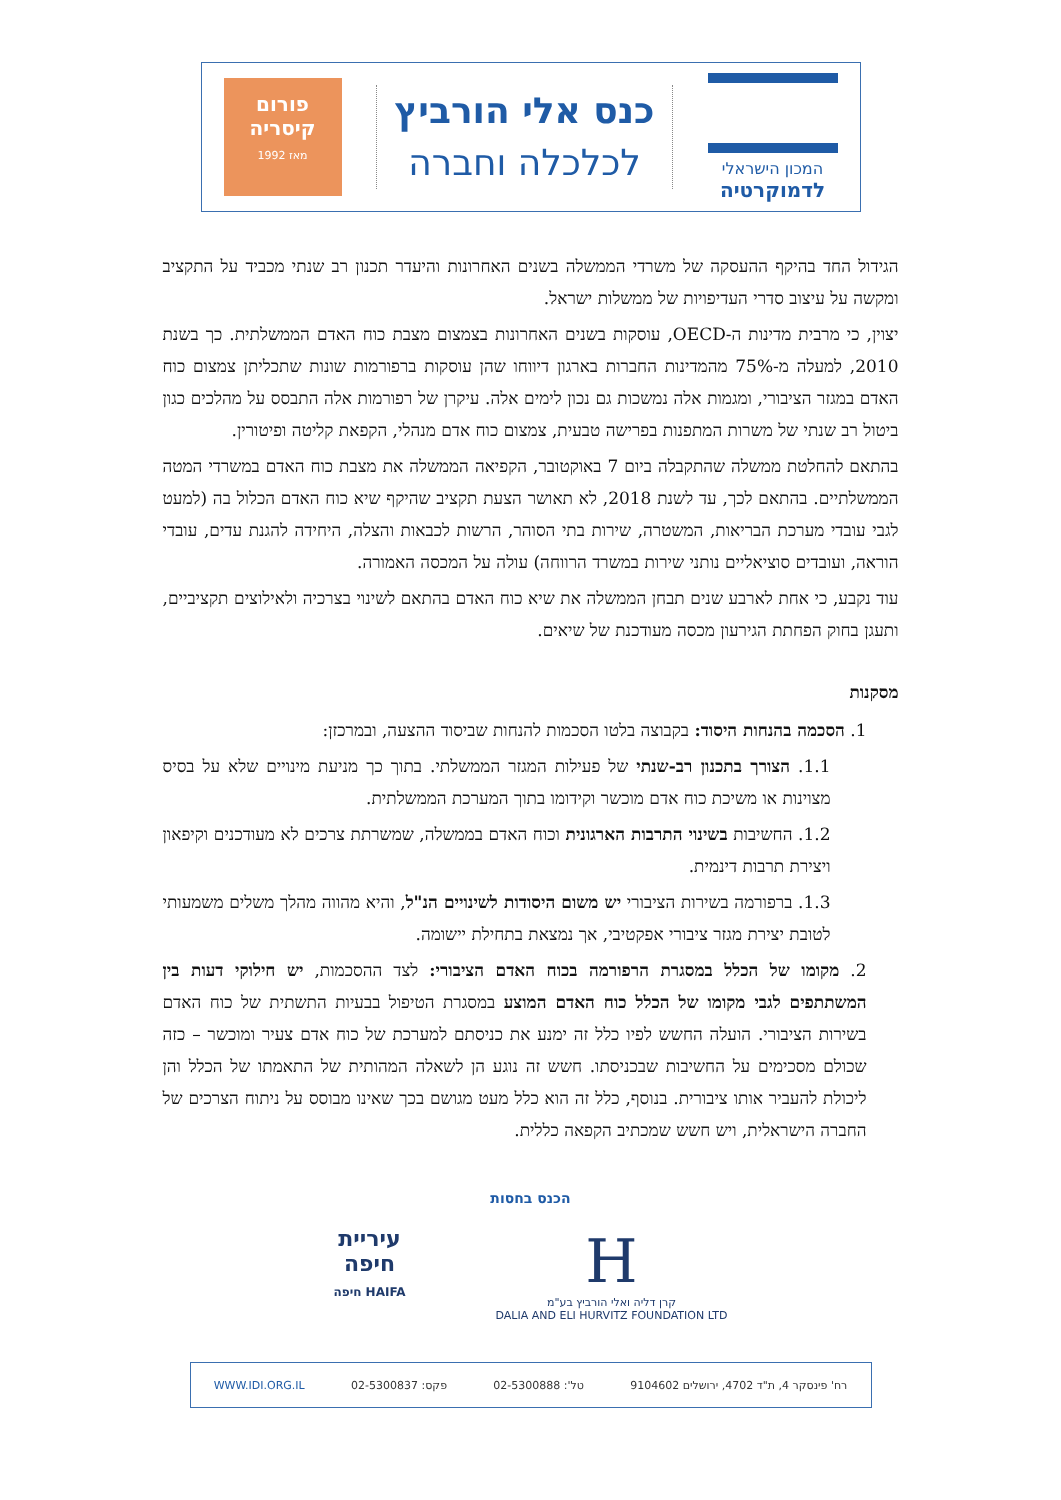המכון הישראלי
לדמוקרטיה
כנס אלי הורביץ
לכלכלה וחברה
פורום
קיסריה
מאז 1992
הגידול החד בהיקף ההעסקה של משרדי הממשלה בשנים האחרונות והיעדר תכנון רב שנתי מכביד על התקציב ומקשה על עיצוב סדרי העדיפויות של ממשלות ישראל.
יצוין, כי מרבית מדינות ה-OECD, עוסקות בשנים האחרונות בצמצום מצבת כוח האדם הממשלתית. כך בשנת 2010, למעלה מ-75% מהמדינות החברות בארגון דיווחו שהן עוסקות ברפורמות שונות שתכליתן צמצום כוח האדם במגזר הציבורי, ומגמות אלה נמשכות גם נכון לימים אלה. עיקרן של רפורמות אלה התבסס על מהלכים כגון ביטול רב שנתי של משרות המתפנות בפרישה טבעית, צמצום כוח אדם מנהלי, הקפאת קליטה ופיטורין.
בהתאם להחלטת ממשלה שהתקבלה ביום 7 באוקטובר, הקפיאה הממשלה את מצבת כוח האדם במשרדי המטה הממשלתיים. בהתאם לכך, עד לשנת 2018, לא תאושר הצעת תקציב שהיקף שיא כוח האדם הכלול בה (למעט לגבי עובדי מערכת הבריאות, המשטרה, שירות בתי הסוהר, הרשות לכבאות והצלה, היחידה להגנת עדים, עובדי הוראה, ועובדים סוציאליים נותני שירות במשרד הרווחה) עולה על המכסה האמורה.
עוד נקבע, כי אחת לארבע שנים תבחן הממשלה את שיא כוח האדם בהתאם לשינוי בצרכיה ולאילוצים תקציביים, ותעגן בחוק הפחתת הגירעון מכסה מעודכנת של שיאים.
מסקנות
1. הסכמה בהנחות היסוד: בקבוצה בלטו הסכמות להנחות שביסוד ההצעה, ובמרכזן:
1.1. הצורך בתכנון רב-שנתי של פעילות המגזר הממשלתי. בתוך כך מניעת מינויים שלא על בסיס מצוינות או משיכת כוח אדם מוכשר וקידומו בתוך המערכת הממשלתית.
1.2. החשיבות בשינוי התרבות הארגונית וכוח האדם בממשלה, שמשרתת צרכים לא מעודכנים וקיפאון ויצירת תרבות דינמית.
1.3. ברפורמה בשירות הציבורי יש משום היסודות לשינויים הנ"ל, והיא מהווה מהלך משלים משמעותי לטובת יצירת מגזר ציבורי אפקטיבי, אך נמצאת בתחילת יישומה.
2. מקומו של הכלל במסגרת הרפורמה בכוח האדם הציבורי: לצד ההסכמות, יש חילוקי דעות בין המשתתפים לגבי מקומו של הכלל כוח האדם המוצע במסגרת הטיפול בבעיות התשתית של כוח האדם בשירות הציבורי. הועלה החשש לפיו כלל זה ימנע את כניסתם למערכת של כוח אדם צעיר ומוכשר – כזה שכולם מסכימים על החשיבות שבכניסתו. חשש זה נוגע הן לשאלה המהותית של התאמתו של הכלל והן ליכולת להעביר אותו ציבורית. בנוסף, כלל זה הוא כלל מעט מגושם בכך שאינו מבוסס על ניתוח הצרכים של החברה הישראלית, ויש חשש שמכתיב הקפאה כללית.
הכנס בחסות
H
קרן דליה ואלי הורביץ בע"מ
DALIA AND ELI HURVITZ FOUNDATION LTD
עיריית
חיפה
HAIFA חיפה
רח' פינסקר 4, ת"ד 4702, ירושלים 9104602 טל': 02-5300888 פקס: 02-5300837 WWW.IDI.ORG.IL